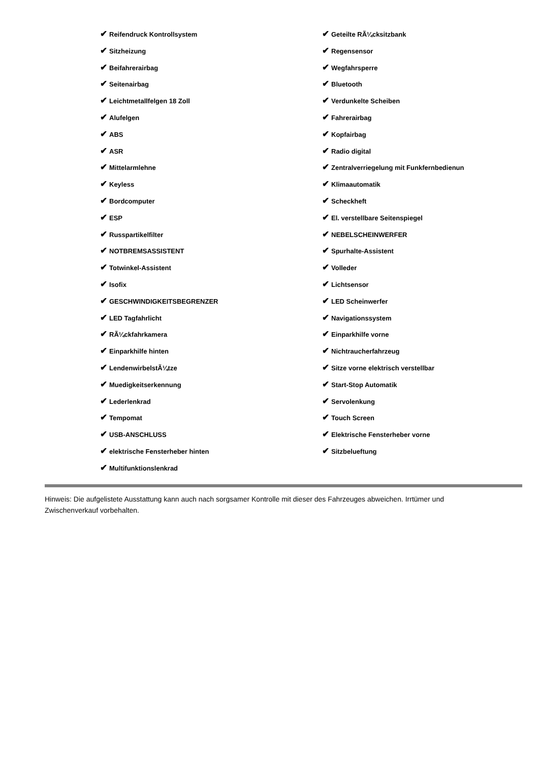✔ Reifendruck Kontrollsystem
✔ Sitzheizung
✔ Beifahrerairbag
✔ Seitenairbag
✔ Leichtmetallfelgen 18 Zoll
✔ Alufelgen
✔ ABS
✔ ASR
✔ Mittelarmlehne
✔ Keyless
✔ Bordcomputer
✔ ESP
✔ Russpartikelfilter
✔ NOTBREMSASSISTENT
✔ Totwinkel-Assistent
✔ Isofix
✔ GESCHWINDIGKEITSBEGRENZER
✔ LED Tagfahrlicht
✔ RÃ¼ckfahrkamera
✔ Einparkhilfe hinten
✔ LendenwirbelstÃ¼tze
✔ Muedigkeitserkennung
✔ Lederlenkrad
✔ Tempomat
✔ USB-ANSCHLUSS
✔ elektrische Fensterheber hinten
✔ Multifunktionslenkrad
✔ Geteilte RÃ¼cksitzbank
✔ Regensensor
✔ Wegfahrsperre
✔ Bluetooth
✔ Verdunkelte Scheiben
✔ Fahrerairbag
✔ Kopfairbag
✔ Radio digital
✔ Zentralverriegelung mit Funkfernbedienun
✔ Klimaautomatik
✔ Scheckheft
✔ El. verstellbare Seitenspiegel
✔ NEBELSCHEINWERFER
✔ Spurhalte-Assistent
✔ Volleder
✔ Lichtsensor
✔ LED Scheinwerfer
✔ Navigationssystem
✔ Einparkhilfe vorne
✔ Nichtraucherfahrzeug
✔ Sitze vorne elektrisch verstellbar
✔ Start-Stop Automatik
✔ Servolenkung
✔ Touch Screen
✔ Elektrische Fensterheber vorne
✔ Sitzbelueftung
Hinweis: Die aufgelistete Ausstattung kann auch nach sorgsamer Kontrolle mit dieser des Fahrzeuges abweichen. Irrtümer und Zwischenverkauf vorbehalten.